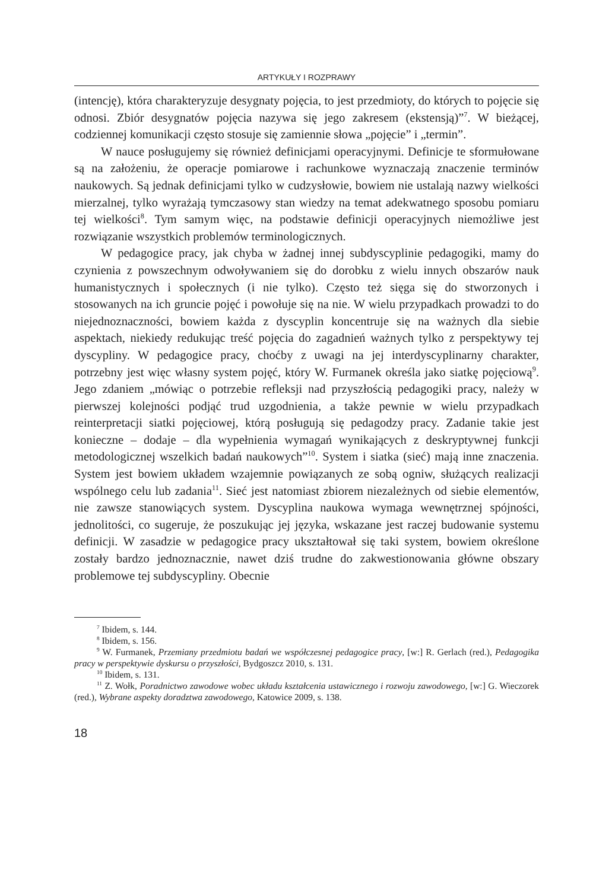ARTYKUŁY I ROZPRAWY
(intencję), która charakteryzuje desygnaty pojęcia, to jest przedmioty, do których to pojęcie się odnosi. Zbiór desygnatów pojęcia nazywa się jego zakresem (ekstensją)”<sup>7</sup>. W bieżącej, codziennej komunikacji często stosuje się zamiennie słowa „pojęcie” i „termin”.
W nauce posługujemy się również definicjami operacyjnymi. Definicje te sformułowane są na założeniu, że operacje pomiarowe i rachunkowe wyznaczają znaczenie terminów naukowych. Są jednak definicjami tylko w cudzysłowie, bowiem nie ustalają nazwy wielkości mierzalnej, tylko wyrażają tymczasowy stan wiedzy na temat adekwatnego sposobu pomiaru tej wielkości<sup>8</sup>. Tym samym więc, na podstawie definicji operacyjnych niemożliwe jest rozwiązanie wszystkich problemów terminologicznych.
W pedagogice pracy, jak chyba w żadnej innej subdyscyplinie pedagogiki, mamy do czynienia z powszechnym odwoływaniem się do dorobku z wielu innych obszarów nauk humanistycznych i społecznych (i nie tylko). Często też sięga się do stworzonych i stosowanych na ich gruncie pojęć i powołuje się na nie. W wielu przypadkach prowadzi to do niejednoznaczności, bowiem każda z dyscyplin koncentruje się na ważnych dla siebie aspektach, niekiedy redukując treść pojęcia do zagadnień ważnych tylko z perspektywy tej dyscypliny. W pedagogice pracy, choćby z uwagi na jej interdyscyplinarny charakter, potrzebny jest więc własny system pojęć, który W. Furmanek określa jako siatkę pojęciową<sup>9</sup>. Jego zdaniem „mówiąc o potrzebie refleksji nad przyszłością pedagogiki pracy, należy w pierwszej kolejności podjąć trud uzgodnienia, a także pewnie w wielu przypadkach reinterpretacji siatki pojęciowej, którą posługują się pedagodzy pracy. Zadanie takie jest konieczne – dodaje – dla wypełnienia wymagań wynikających z deskryptywnej funkcji metodologicznej wszelkich badań naukowych”<sup>10</sup>. System i siatka (sieć) mają inne znaczenia. System jest bowiem układem wzajemnie powiązanych ze sobą ogniw, służących realizacji wspólnego celu lub zadania<sup>11</sup>. Sieć jest natomiast zbiorem niezależnych od siebie elementów, nie zawsze stanowiących system. Dyscyplina naukowa wymaga wewnętrznej spójności, jednolitości, co sugeruje, że poszukując jej języka, wskazane jest raczej budowanie systemu definicji. W zasadzie w pedagogice pracy ukształtował się taki system, bowiem określone zostały bardzo jednoznacznie, nawet dziś trudne do zakwestionowania główne obszary problemowe tej subdyscypliny. Obecnie
<sup>7</sup> Ibidem, s. 144.
<sup>8</sup> Ibidem, s. 156.
<sup>9</sup> W. Furmanek, Przemiany przedmiotu badań we współczesnej pedagogice pracy, [w:] R. Gerlach (red.), Pedagogika pracy w perspektywie dyskursu o przyszłości, Bydgoszcz 2010, s. 131.
<sup>10</sup> Ibidem, s. 131.
<sup>11</sup> Z. Wołk, Poradnictwo zawodowe wobec układu kształcenia ustawicznego i rozwoju zawodowego, [w:] G. Wieczorek (red.), Wybrane aspekty doradztwa zawodowego, Katowice 2009, s. 138.
18